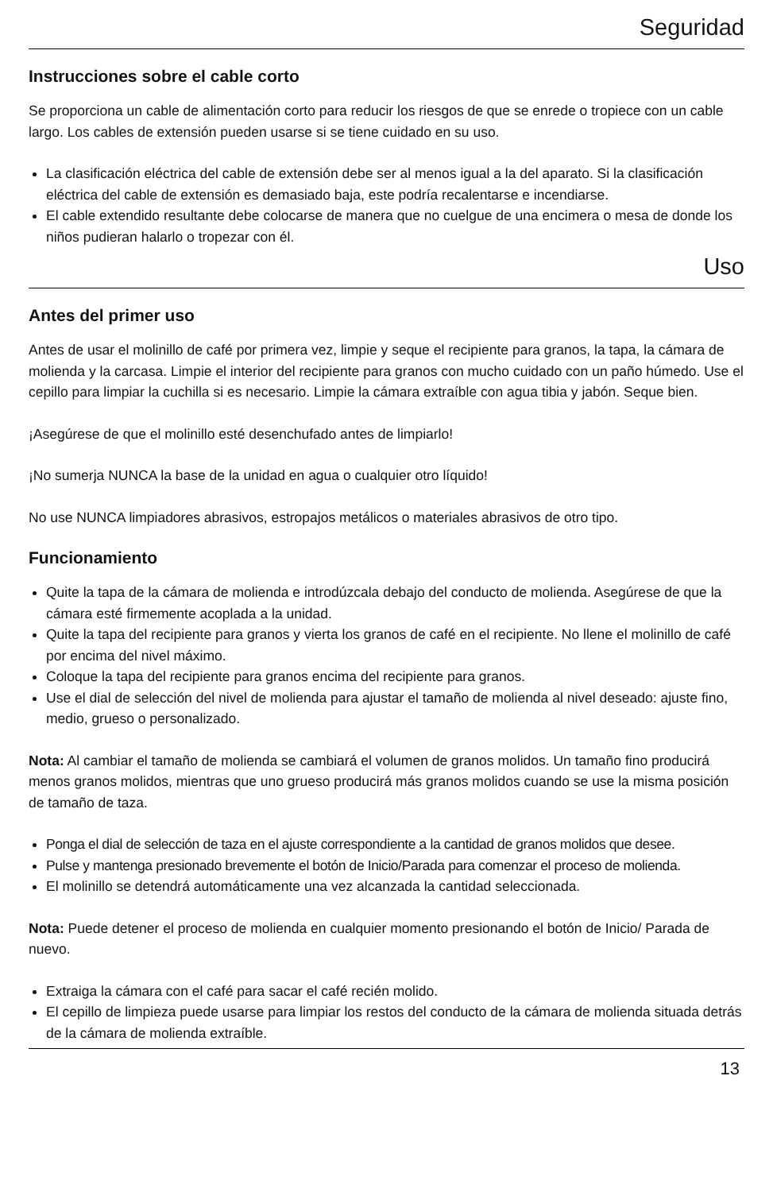Seguridad
Instrucciones sobre el cable corto
Se proporciona un cable de alimentación corto para reducir los riesgos de que se enrede o tropiece con un cable largo. Los cables de extensión pueden usarse si se tiene cuidado en su uso.
La clasificación eléctrica del cable de extensión debe ser al menos igual a la del aparato. Si la clasificación eléctrica del cable de extensión es demasiado baja, este podría recalentarse e incendiarse.
El cable extendido resultante debe colocarse de manera que no cuelgue de una encimera o mesa de donde los niños pudieran halarlo o tropezar con él.
Uso
Antes del primer uso
Antes de usar el molinillo de café por primera vez, limpie y seque el recipiente para granos, la tapa, la cámara de molienda y la carcasa. Limpie el interior del recipiente para granos con mucho cuidado con un paño húmedo. Use el cepillo para limpiar la cuchilla si es necesario. Limpie la cámara extraíble con agua tibia y jabón. Seque bien.
¡Asegúrese de que el molinillo esté desenchufado antes de limpiarlo!
¡No sumerja NUNCA la base de la unidad en agua o cualquier otro líquido!
No use NUNCA limpiadores abrasivos, estropajos metálicos o materiales abrasivos de otro tipo.
Funcionamiento
Quite la tapa de la cámara de molienda e introdúzcala debajo del conducto de molienda. Asegúrese de que la cámara esté firmemente acoplada a la unidad.
Quite la tapa del recipiente para granos y vierta los granos de café en el recipiente. No llene el molinillo de café por encima del nivel máximo.
Coloque la tapa del recipiente para granos encima del recipiente para granos.
Use el dial de selección del nivel de molienda para ajustar el tamaño de molienda al nivel deseado: ajuste fino, medio, grueso o personalizado.
Nota: Al cambiar el tamaño de molienda se cambiará el volumen de granos molidos. Un tamaño fino producirá menos granos molidos, mientras que uno grueso producirá más granos molidos cuando se use la misma posición de tamaño de taza.
Ponga el dial de selección de taza en el ajuste correspondiente a la cantidad de granos molidos que desee.
Pulse y mantenga presionado brevemente el botón de Inicio/Parada para comenzar el proceso de molienda.
El molinillo se detendrá automáticamente una vez alcanzada la cantidad seleccionada.
Nota: Puede detener el proceso de molienda en cualquier momento presionando el botón de Inicio/ Parada de nuevo.
Extraiga la cámara con el café para sacar el café recién molido.
El cepillo de limpieza puede usarse para limpiar los restos del conducto de la cámara de molienda situada detrás de la cámara de molienda extraíble.
13